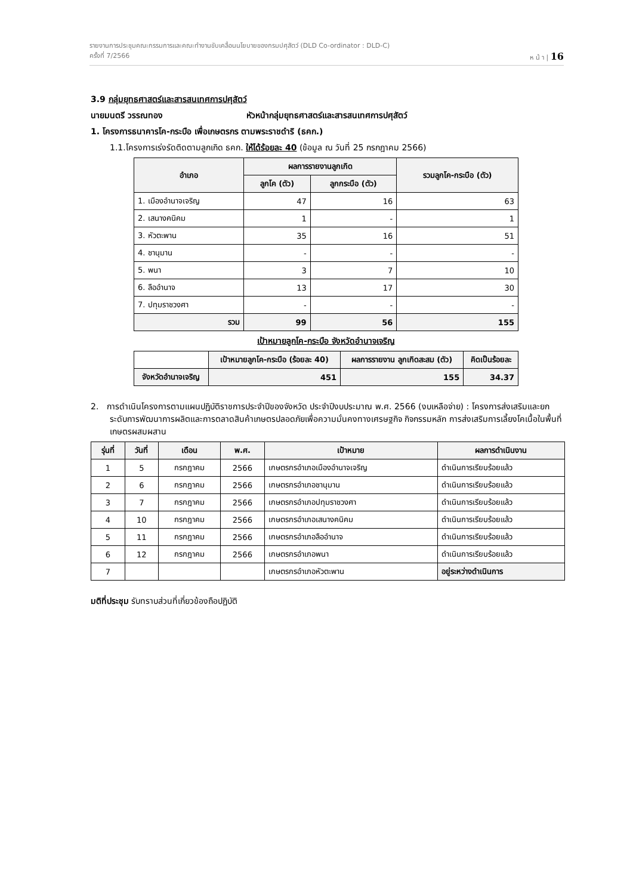รายงานการประชุมคณะกรรมการและคณะทำงานขับเคลื่อนนโยบายของกรมปศุสัตว์ (DLD Co-ordinator : DLD-C)
ครั้งที่ 7/2566 ห น้ า | 16
3.9 กลุ่มยุทธศาสตร์และสารสนเทศการปศุสัตว์
นายมนตรี วรรณทอง หัวหน้ากลุ่มยุทธศาสตร์และสารสนเทศการปศุสัตว์
1. โครงการธนาคารโค-กระบือ เพื่อเกษตรกร ตามพระราชดำริ (ธคก.)
1.1.โครงการเร่งรัดติดตามลูกเกิด ธคก. ให้ได้ร้อยละ 40 (ข้อมูล ณ วันที่ 25 กรกฎาคม 2566)
| อำเภอ | ผลการรายงานลูกเกิด | | รวมลูกโค-กระบือ (ตัว) |
| --- | --- | --- | --- |
| | ลูกโค (ตัว) | ลูกกระบือ (ตัว) | |
| 1. เมืองอำนาจเจริญ | 47 | 16 | 63 |
| 2. เสนางคนิคม | 1 | - | 1 |
| 3. หัวตะพาน | 35 | 16 | 51 |
| 4. ชานุมาน | - | - | - |
| 5. พนา | 3 | 7 | 10 |
| 6. ลืออำนาจ | 13 | 17 | 30 |
| 7. ปทุมราชวงศา | - | - | - |
| รวม | 99 | 56 | 155 |
เป้าหมายลูกโค-กระบือ จังหวัดอำนาจเจริญ
| | เป้าหมายลูกโค-กระบือ (ร้อยละ 40) | ผลการรายงาน ลูกเกิดสะสม (ตัว) | คิดเป็นร้อยละ |
| --- | --- | --- | --- |
| จังหวัดอำนาจเจริญ | 451 | 155 | 34.37 |
2. การดำเนินโครงการตามแผนปฏิบัติราชการประจำปีของจังหวัด ประจำปีงบประมาณ พ.ศ. 2566 (งบเหลือจ่าย) : โครงการส่งเสริมและยกระดับการพัฒนาการผลิตและการตลาดสินค้าเกษตรปลอดภัยเพื่อความมั่นคงทางเศรษฐกิจ กิจกรรมหลัก การส่งเสริมการเลี้ยงโคเนื้อในพื้นที่เกษตรผสมผสาน
| รุ่นที่ | วันที่ | เดือน | พ.ศ. | เป้าหมาย | ผลการดำเนินงาน |
| --- | --- | --- | --- | --- | --- |
| 1 | 5 | กรกฎาคม | 2566 | เกษตรกรอำเภอเมืองอำนาจเจริญ | ดำเนินการเรียบร้อยแล้ว |
| 2 | 6 | กรกฎาคม | 2566 | เกษตรกรอำเภอชานุมาน | ดำเนินการเรียบร้อยแล้ว |
| 3 | 7 | กรกฎาคม | 2566 | เกษตรกรอำเภอปทุมราชวงศา | ดำเนินการเรียบร้อยแล้ว |
| 4 | 10 | กรกฎาคม | 2566 | เกษตรกรอำเภอเสนางคนิคม | ดำเนินการเรียบร้อยแล้ว |
| 5 | 11 | กรกฎาคม | 2566 | เกษตรกรอำเภอลืออำนาจ | ดำเนินการเรียบร้อยแล้ว |
| 6 | 12 | กรกฎาคม | 2566 | เกษตรกรอำเภอพนา | ดำเนินการเรียบร้อยแล้ว |
| 7 | | | | เกษตรกรอำเภอหัวตะพาน | อยู่ระหว่างดำเนินการ |
มติที่ประชุม รับทราบส่วนที่เกี่ยวข้องถือปฏิบัติ